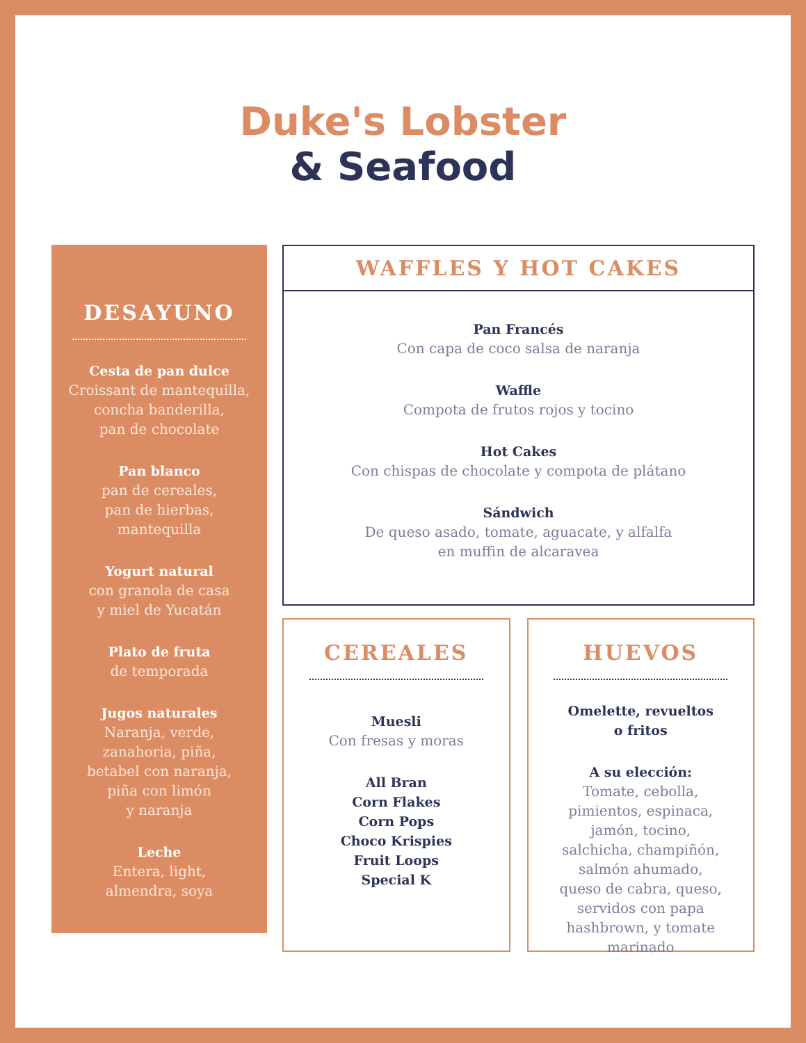Duke's Lobster
& Seafood
DESAYUNO
Cesta de pan dulce
Croissant de mantequilla,
concha banderilla,
pan de chocolate
Pan blanco
pan de cereales,
pan de hierbas,
mantequilla
Yogurt natural
con granola de casa
y miel de Yucatán
Plato de fruta
de temporada
Jugos naturales
Naranja, verde,
zanahoria, piña,
betabel con naranja,
piña con limón
y naranja
Leche
Entera, light,
almendra, soya
WAFFLES Y HOT CAKES
Pan Francés
Con capa de coco salsa de naranja
Waffle
Compota de frutos rojos y tocino
Hot Cakes
Con chispas de chocolate y compota de plátano
Sándwich
De queso asado, tomate, aguacate, y alfalfa
en muffin de alcaravea
CEREALES
Muesli
Con fresas y moras
All Bran
Corn Flakes
Corn Pops
Choco Krispies
Fruit Loops
Special K
HUEVOS
Omelette, revueltos
o fritos
A su elección:
Tomate, cebolla,
pimientos, espinaca,
jamón, tocino,
salchicha, champiñón,
salmón ahumado,
queso de cabra, queso,
servidos con papa
hashbrown, y tomate
marinado